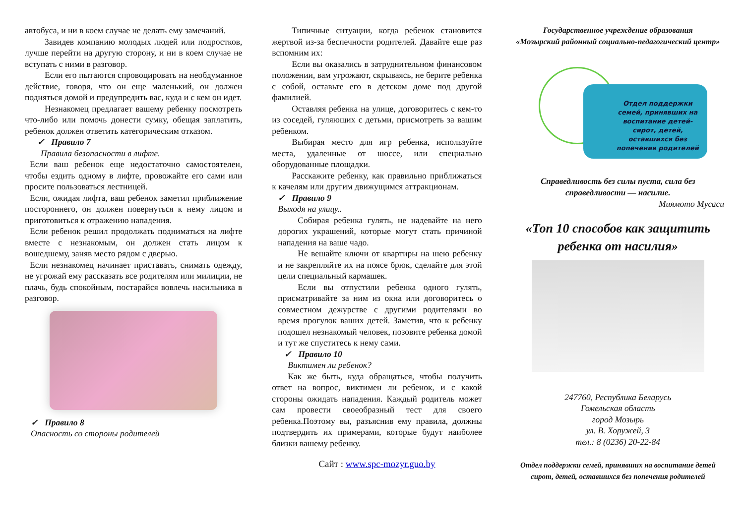автобуса, и ни в коем случае не делать ему замечаний.
Завидев компанию молодых людей или подростков, лучше перейти на другую сторону, и ни в коем случае не вступать с ними в разговор.
Если его пытаются спровоцировать на необдуманное действие, говоря, что он еще маленький, он должен подняться домой и предупредить вас, куда и с кем он идет.
Незнакомец предлагает вашему ребенку посмотреть что-либо или помочь донести сумку, обещая заплатить, ребенок должен ответить категорическим отказом.
✓ Правило 7
Правила безопасности в лифте.
Если ваш ребенок еще недостаточно самостоятелен, чтобы ездить одному в лифте, провожайте его сами или просите пользоваться лестницей.
Если, ожидая лифта, ваш ребенок заметил приближение постороннего, он должен повернуться к нему лицом и приготовиться к отражению нападения.
Если ребенок решил продолжать подниматься на лифте вместе с незнакомым, он должен стать лицом к вошедшему, заняв место рядом с дверью.
Если незнакомец начинает приставать, снимать одежду, не угрожай ему рассказать все родителям или милиции, не плачь, будь спокойным, постарайся вовлечь насильника в разговор.
✓ Правило 8
Опасность со стороны родителей
Типичные ситуации, когда ребенок становится жертвой из-за беспечности родителей. Давайте еще раз вспомним их:
Если вы оказались в затруднительном финансовом положении, вам угрожают, скрываясь, не берите ребенка с собой, оставьте его в детском доме под другой фамилией.
Оставляя ребенка на улице, договоритесь с кем-то из соседей, гуляющих с детьми, присмотреть за вашим ребенком.
Выбирая место для игр ребенка, используйте места, удаленные от шоссе, или специально оборудованные площадки.
Расскажите ребенку, как правильно приближаться к качелям или другим движущимся аттракционам.
✓ Правило 9
Выходя на улицу..
Собирая ребенка гулять, не надевайте на него дорогих украшений, которые могут стать причиной нападения на ваше чадо.
Не вешайте ключи от квартиры на шею ребенку и не закрепляйте их на поясе брюк, сделайте для этой цели специальный кармашек.
Если вы отпустили ребенка одного гулять, присматривайте за ним из окна или договоритесь о совместном дежурстве с другими родителями во время прогулок ваших детей. Заметив, что к ребенку подошел незнакомый человек, позовите ребенка домой и тут же спуститесь к нему сами.
✓ Правило 10
Виктимен ли ребенок?
Как же быть, куда обращаться, чтобы получить ответ на вопрос, виктимен ли ребенок, и с какой стороны ожидать нападения. Каждый родитель может сам провести своеобразный тест для своего ребенка.Поэтому вы, разъяснив ему правила, должны подтвердить их примерами, которые будут наиболее близки вашему ребенку.
Сайт : www.spc-mozyr.guo.by
Государственное учреждение образования
«Мозырский районный социально-педагогический центр»
Отдел поддержки семей, принявших на воспитание детей-сирот, детей, оставшихся без попечения родителей
Справедливость без силы пуста, сила без справедливости — насилие.
Миямото Мусаси
«Топ 10 способов как защитить ребенка от насилия»
247760, Республика Беларусь
Гомельская область
город Мозырь
ул. В. Хоружей, 3
тел.: 8 (0236) 20-22-84
Отдел поддержки семей, принявших на воспитание детей сирот, детей, оставшихся без попечения родителей